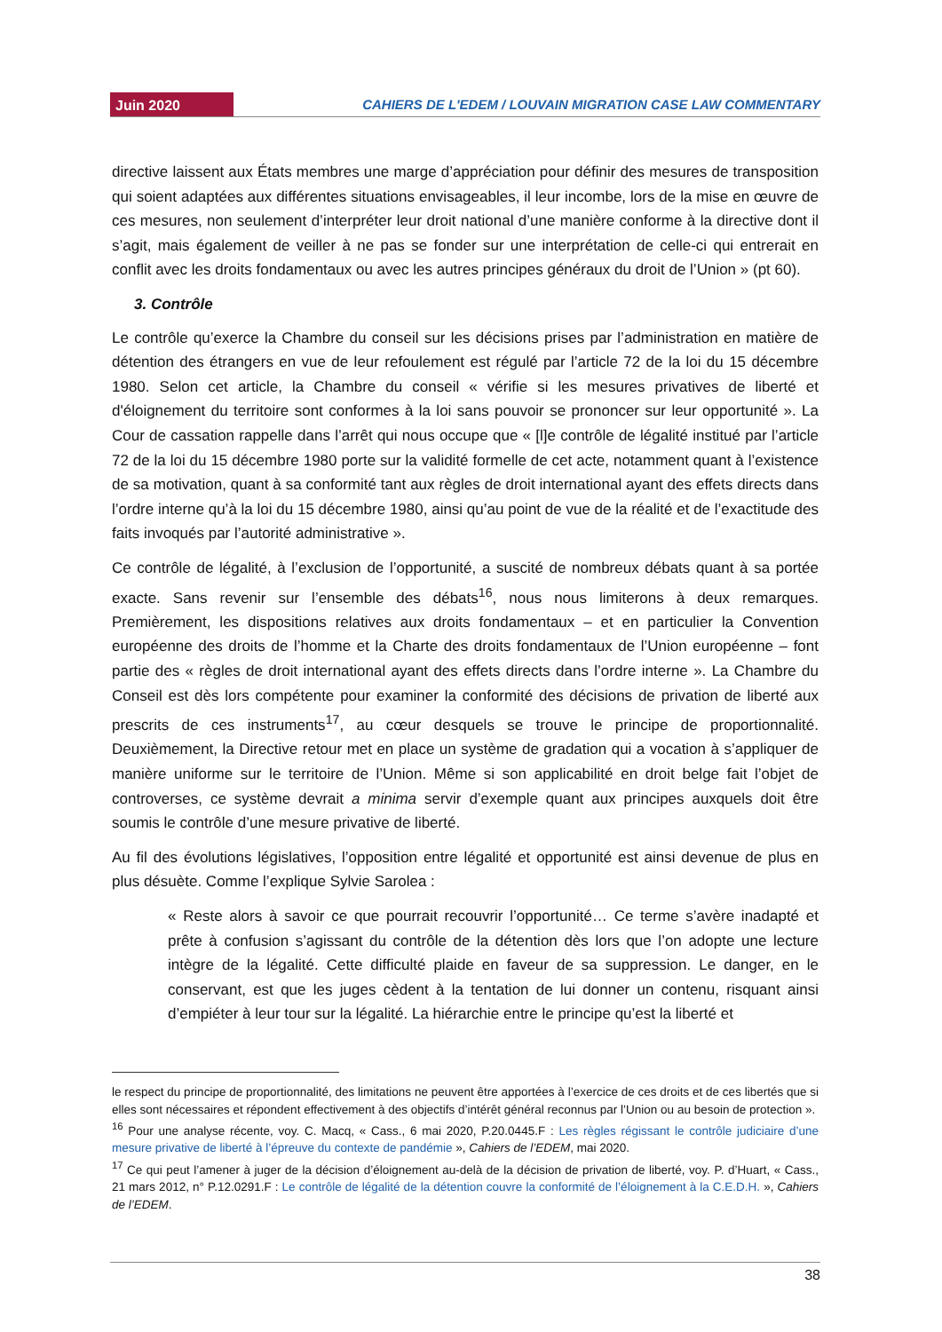Juin 2020 CAHIERS DE L'EDEM / LOUVAIN MIGRATION CASE LAW COMMENTARY
directive laissent aux États membres une marge d’appréciation pour définir des mesures de transposition qui soient adaptées aux différentes situations envisageables, il leur incombe, lors de la mise en œuvre de ces mesures, non seulement d’interpréter leur droit national d’une manière conforme à la directive dont il s’agit, mais également de veiller à ne pas se fonder sur une interprétation de celle-ci qui entrerait en conflit avec les droits fondamentaux ou avec les autres principes généraux du droit de l’Union » (pt 60).
3. Contrôle
Le contrôle qu’exerce la Chambre du conseil sur les décisions prises par l’administration en matière de détention des étrangers en vue de leur refoulement est régulé par l’article 72 de la loi du 15 décembre 1980. Selon cet article, la Chambre du conseil « vérifie si les mesures privatives de liberté et d'éloignement du territoire sont conformes à la loi sans pouvoir se prononcer sur leur opportunité ». La Cour de cassation rappelle dans l’arrêt qui nous occupe que « [l]e contrôle de légalité institué par l’article 72 de la loi du 15 décembre 1980 porte sur la validité formelle de cet acte, notamment quant à l’existence de sa motivation, quant à sa conformité tant aux règles de droit international ayant des effets directs dans l’ordre interne qu’à la loi du 15 décembre 1980, ainsi qu’au point de vue de la réalité et de l’exactitude des faits invoqués par l’autorité administrative ».
Ce contrôle de légalité, à l’exclusion de l’opportunité, a suscité de nombreux débats quant à sa portée exacte. Sans revenir sur l’ensemble des débats<sup>16</sup>, nous nous limiterons à deux remarques. Premièrement, les dispositions relatives aux droits fondamentaux – et en particulier la Convention européenne des droits de l’homme et la Charte des droits fondamentaux de l’Union européenne – font partie des « règles de droit international ayant des effets directs dans l’ordre interne ». La Chambre du Conseil est dès lors compétente pour examiner la conformité des décisions de privation de liberté aux prescrits de ces instruments<sup>17</sup>, au cœur desquels se trouve le principe de proportionnalité. Deuxièmement, la Directive retour met en place un système de gradation qui a vocation à s’appliquer de manière uniforme sur le territoire de l’Union. Même si son applicabilité en droit belge fait l’objet de controverses, ce système devrait a minima servir d’exemple quant aux principes auxquels doit être soumis le contrôle d’une mesure privative de liberté.
Au fil des évolutions législatives, l’opposition entre légalité et opportunité est ainsi devenue de plus en plus désuète. Comme l’explique Sylvie Sarolea :
« Reste alors à savoir ce que pourrait recouvrir l’opportunité… Ce terme s’avère inadapté et prête à confusion s’agissant du contrôle de la détention dès lors que l’on adopte une lecture intègre de la légalité. Cette difficulté plaide en faveur de sa suppression. Le danger, en le conservant, est que les juges cèdent à la tentation de lui donner un contenu, risquant ainsi d’empiéter à leur tour sur la légalité. La hiérarchie entre le principe qu’est la liberté et
le respect du principe de proportionnalité, des limitations ne peuvent être apportées à l’exercice de ces droits et de ces libertés que si elles sont nécessaires et répondent effectivement à des objectifs d’intérêt général reconnus par l’Union ou au besoin de protection ».
<sup>16</sup> Pour une analyse récente, voy. C. Macq, « Cass., 6 mai 2020, P.20.0445.F : Les règles régissant le contrôle judiciaire d’une mesure privative de liberté à l’épreuve du contexte de pandémie », Cahiers de l’EDEM, mai 2020.
<sup>17</sup> Ce qui peut l’amener à juger de la décision d’éloignement au-delà de la décision de privation de liberté, voy. P. d’Huart, « Cass., 21 mars 2012, n° P.12.0291.F : Le contrôle de légalité de la détention couvre la conformité de l’éloignement à la C.E.D.H. », Cahiers de l’EDEM.
38